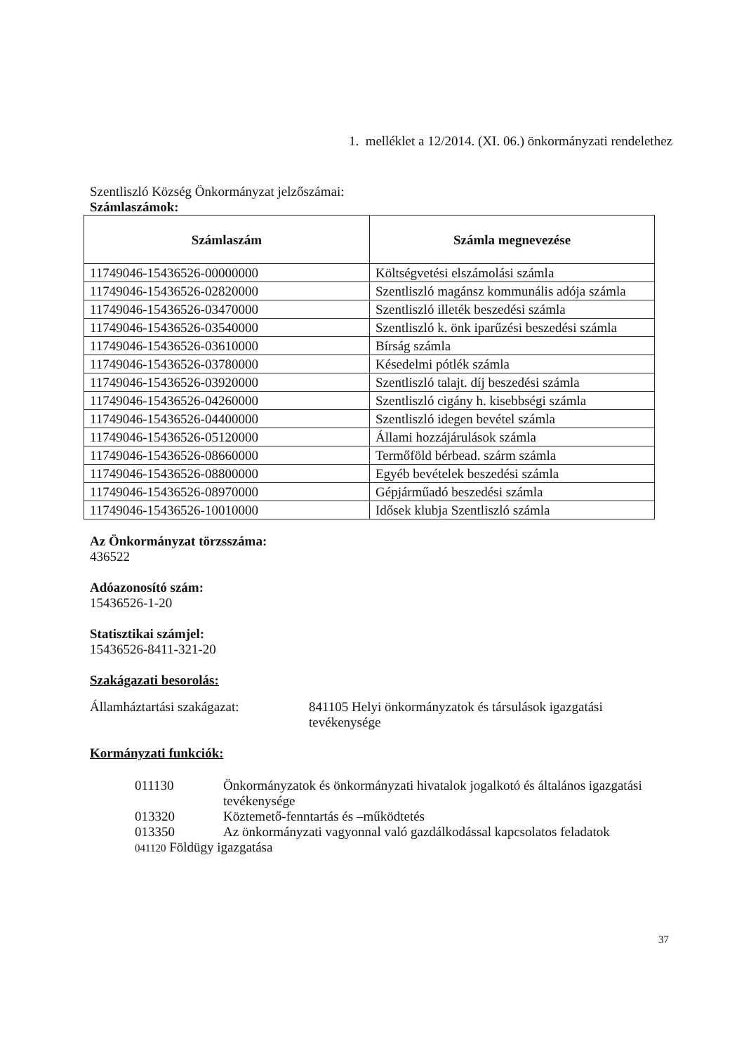1. melléklet a 12/2014. (XI. 06.) önkormányzati rendelethez
Szentliszló Község Önkormányzat jelzőszámai:
Számlaszámok:
| Számlaszám | Számla megnevezése |
| --- | --- |
| 11749046-15436526-00000000 | Költségvetési elszámolási számla |
| 11749046-15436526-02820000 | Szentliszló magánsz kommunális adója számla |
| 11749046-15436526-03470000 | Szentliszló illeték beszedési számla |
| 11749046-15436526-03540000 | Szentliszló k. önk iparűzési beszedési számla |
| 11749046-15436526-03610000 | Bírság számla |
| 11749046-15436526-03780000 | Késedelmi pótlék számla |
| 11749046-15436526-03920000 | Szentliszló talajt. díj beszedési számla |
| 11749046-15436526-04260000 | Szentliszló cigány h. kisebbségi számla |
| 11749046-15436526-04400000 | Szentliszló idegen bevétel számla |
| 11749046-15436526-05120000 | Állami hozzájárulások számla |
| 11749046-15436526-08660000 | Termőföld bérbead. szárm számla |
| 11749046-15436526-08800000 | Egyéb bevételek beszedési számla |
| 11749046-15436526-08970000 | Gépjárműadó beszedési számla |
| 11749046-15436526-10010000 | Idősek klubja Szentliszló számla |
Az Önkormányzat törzsszáma:
436522
Adóazonosító szám:
15436526-1-20
Statisztikai számjel:
15436526-8411-321-20
Szakágazati besorolás:
Államháztartási szakágazat: 841105 Helyi önkormányzatok és társulások igazgatási tevékenysége
Kormányzati funkciók:
011130 Önkormányzatok és önkormányzati hivatalok jogalkotó és általános igazgatási tevékenysége
013320 Köztemető-fenntartás és –működtetés
013350 Az önkormányzati vagyonnal való gazdálkodással kapcsolatos feladatok
041120 Földügy igazgatása
37